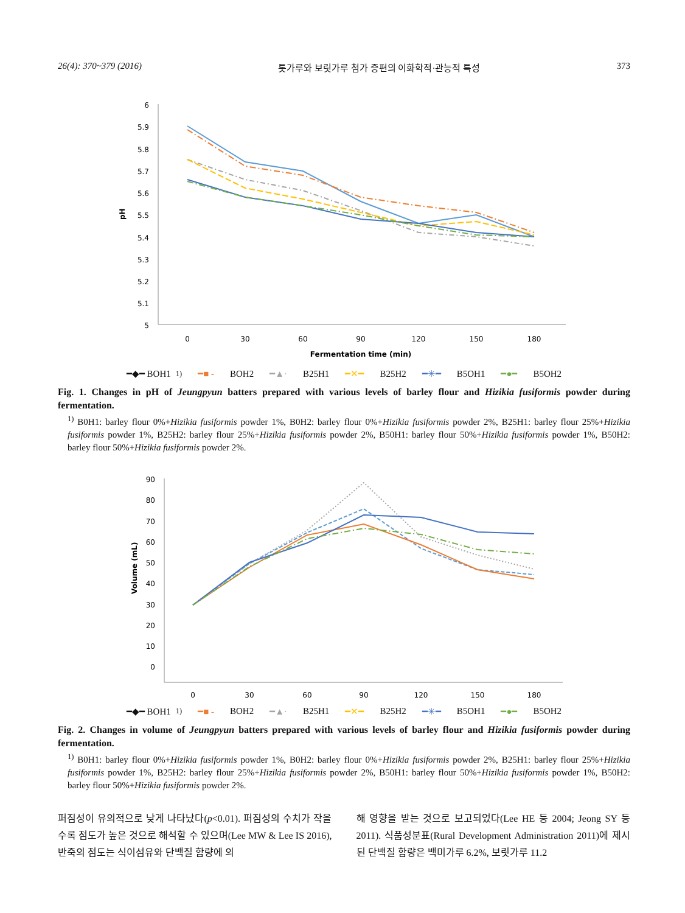26(4): 370~379 (2016) 톳가루와 보릿가루 첨가 증편의 이화학적·관능적 특성 373
6
5.9
5.8
5.7
5.6
5.5
5.4
5.3
5.2
5.1
5
pH
0
30
60
90
120
150
180
Fermentation time (min)
━◆━ BOH1<sup>1)</sup> ━■ - BOH2 ━▲· B25H1 ━✕━ B25H2 ━✳━ B5OH1 ━●━ B5OH2
Fig. 1. Changes in pH of Jeungpyun batters prepared with various levels of barley flour and Hizikia fusiformis powder during fermentation.
<sup>1)</sup> B0H1: barley flour 0%+Hizikia fusiformis powder 1%, B0H2: barley flour 0%+Hizikia fusiformis powder 2%, B25H1: barley flour 25%+Hizikia fusiformis powder 1%, B25H2: barley flour 25%+Hizikia fusiformis powder 2%, B50H1: barley flour 50%+Hizikia fusiformis powder 1%, B50H2: barley flour 50%+Hizikia fusiformis powder 2%.
90
80
70
60
50
40
30
20
10
0
Volume (mL)
0
30
60
90
120
150
180
━◆━ BOH1<sup>1)</sup> ━■ - BOH2 ━▲· B25H1 ━✕━ B25H2 ━✳━ B5OH1 ━●━ B5OH2
Fig. 2. Changes in volume of Jeungpyun batters prepared with various levels of barley flour and Hizikia fusiformis powder during fermentation.
<sup>1)</sup> B0H1: barley flour 0%+Hizikia fusiformis powder 1%, B0H2: barley flour 0%+Hizikia fusiformis powder 2%, B25H1: barley flour 25%+Hizikia fusiformis powder 1%, B25H2: barley flour 25%+Hizikia fusiformis powder 2%, B50H1: barley flour 50%+Hizikia fusiformis powder 1%, B50H2: barley flour 50%+Hizikia fusiformis powder 2%.
퍼짐성이 유의적으로 낮게 나타났다(p<0.01). 퍼짐성의 수치가 작을수록 점도가 높은 것으로 해석할 수 있으며(Lee MW & Lee IS 2016), 반죽의 점도는 식이섬유와 단백질 함량에 의
해 영향을 받는 것으로 보고되었다(Lee HE 등 2004; Jeong SY 등 2011). 식품성분표(Rural Development Administration 2011)에 제시된 단백질 함량은 백미가루 6.2%, 보릿가루 11.2